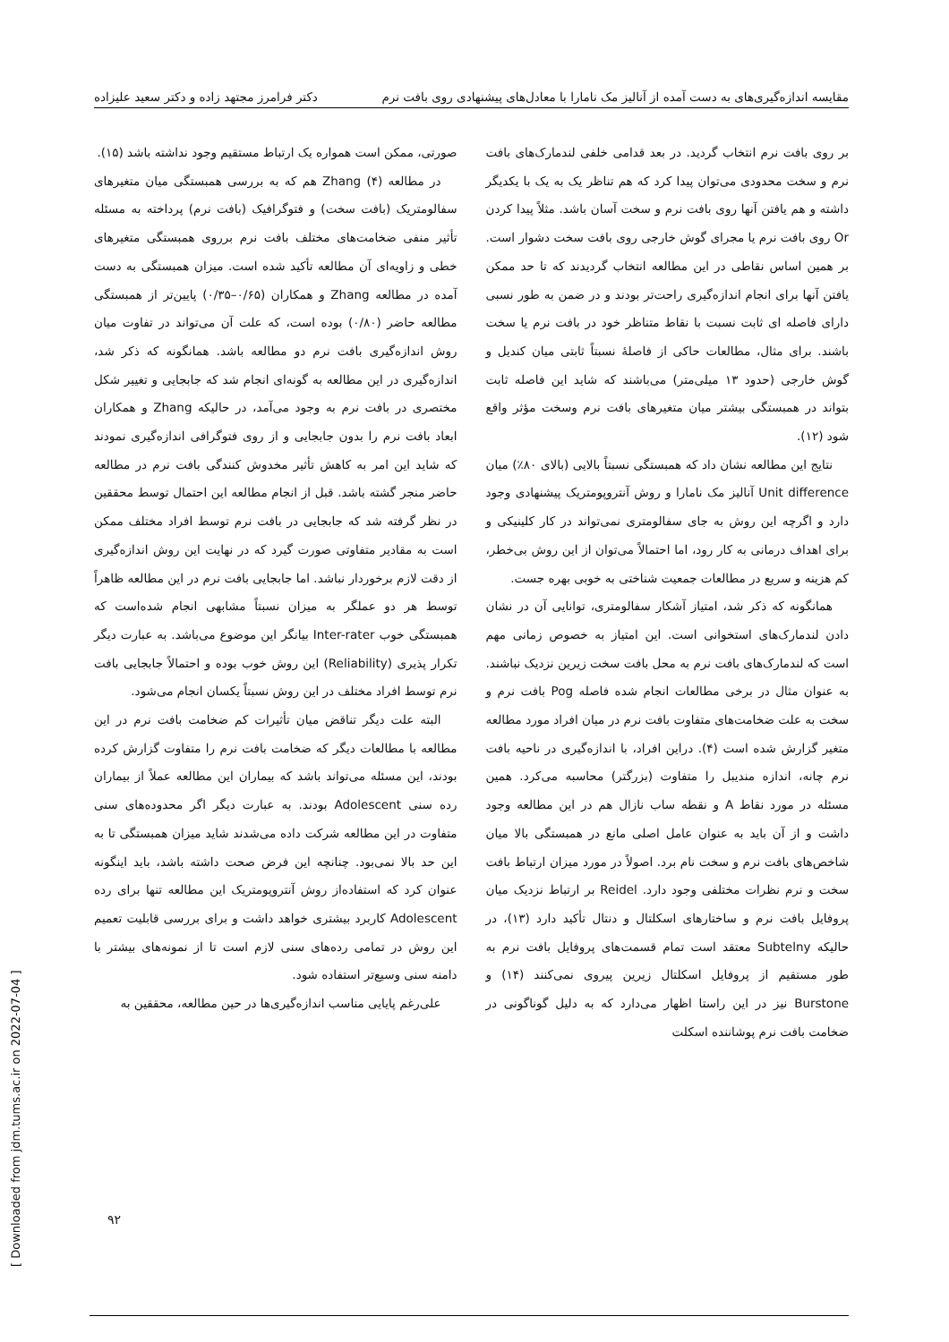مقایسه اندازه‌گیری‌های به دست آمده از آنالیز مک نامارا با معادل‌های پیشنهادی روی بافت نرم دکتر فرامرز مجتهد زاده و دکتر سعید علیزاده
بر روی بافت نرم انتخاب گردید. در بعد قدامی خلفی لندمارک‌های بافت نرم و سخت محدودی می‌توان پیدا کرد که هم تناظر یک به یک با یکدیگر داشته و هم یافتن آنها روی بافت نرم و سخت آسان باشد. مثلاً پیدا کردن Or روی بافت نرم یا مجرای گوش خارجی روی بافت سخت دشوار است. بر همین اساس نقاطی در این مطالعه انتخاب گردیدند که تا حد ممکن یافتن آنها برای انجام اندازه‌گیری راحت‌تر بودند و در ضمن به طور نسبی دارای فاصله ای ثابت نسبت با نقاط متناظر خود در بافت نرم یا سخت باشند. برای مثال، مطالعات حاکی از فاصلهٔ نسبتاً ثابتی میان کندیل و گوش خارجی (حدود ۱۳ میلی‌متر) می‌باشند که شاید این فاصله ثابت بتواند در همبستگی بیشتر میان متغیرهای بافت نرم وسخت مؤثر واقع شود (۱۲).
نتایج این مطالعه نشان داد که همبستگی نسبتاً بالایی (بالای ۸۰٪) میان Unit difference آنالیز مک نامارا و روش آنتروپومتریک پیشنهادی وجود دارد و اگرچه این روش به جای سفالومتری نمی‌تواند در کار کلینیکی و برای اهداف درمانی به کار رود، اما احتمالاً می‌توان از این روش بی‌خطر، کم هزینه و سریع در مطالعات جمعیت شناختی به خوبی بهره جست.
همانگونه که ذکر شد، امتیاز آشکار سفالومتری، توانایی آن در نشان دادن لندمارک‌های استخوانی است. این امتیاز به خصوص زمانی مهم است که لندمارک‌های بافت نرم به محل بافت سخت زیرین نزدیک نباشند. به عنوان مثال در برخی مطالعات انجام شده فاصله Pog بافت نرم و سخت به علت ضخامت‌های متفاوت بافت نرم در میان افراد مورد مطالعه متغیر گزارش شده است (۴). دراین افراد، با اندازه‌گیری در ناحیه بافت نرم چانه، اندازه منديبل را متفاوت (بزرگتر) محاسبه می‌کرد. همین مسئله در مورد نقاط A و نقطه ساب نازال هم در این مطالعه وجود داشت و از آن باید به عنوان عامل اصلی مانع در همبستگی بالا میان شاخص‌های بافت نرم و سخت نام برد. اصولاً در مورد میزان ارتباط بافت سخت و نرم نظرات مختلفی وجود دارد. Reidel بر ارتباط نزدیک میان پروفایل بافت نرم و ساختارهای اسکلتال و دنتال تأکید دارد (۱۳)، در حالیکه Subtelny معتقد است تمام قسمت‌های پروفایل بافت نرم به طور مستقیم از پروفایل اسکلتال زیرین پیروی نمی‌کنند (۱۴) و Burstone نیز در این راستا اظهار می‌دارد که به دلیل گوناگونی در ضخامت بافت نرم پوشاننده اسکلت
صورتی، ممکن است همواره یک ارتباط مستقیم وجود نداشته باشد (۱۵).
در مطالعه Zhang (۴) هم که به بررسی همبستگی میان متغیرهای سفالومتریک (بافت سخت) و فتوگرافیک (بافت نرم) پرداخته به مسئله تأثیر منفی ضخامت‌های مختلف بافت نرم برروی همبستگی متغیرهای خطی و زاویه‌ای آن مطالعه تأکید شده است. میزان همبستگی به دست آمده در مطالعه Zhang و همکاران (۰/۶۵–۰/۳۵) پایین‌تر از همبستگی مطالعه حاضر (۰/۸۰) بوده است، که علت آن می‌تواند در تفاوت میان روش اندازه‌گیری بافت نرم دو مطالعه باشد. همانگونه که ذکر شد، اندازه‌گیری در این مطالعه به گونه‌ای انجام شد که جابجایی و تغییر شکل مختصری در بافت نرم به وجود می‌آمد، در حالیکه Zhang و همکاران ابعاد بافت نرم را بدون جابجایی و از روی فتوگرافی اندازه‌گیری نمودند که شاید این امر به کاهش تأثیر مخدوش کنندگی بافت نرم در مطالعه حاضر منجر گشته باشد. قبل از انجام مطالعه این احتمال توسط محققین در نظر گرفته شد که جابجایی در بافت نرم توسط افراد مختلف ممکن است به مقادیر متفاوتی صورت گیرد که در نهایت این روش اندازه‌گیری از دقت لازم برخوردار نباشد. اما جابجایی بافت نرم در این مطالعه ظاهراً توسط هر دو عملگر به میزان نسبتاً مشابهی انجام شده‌است که همبستگی خوب Inter-rater بیانگر این موضوع می‌باشد. به عبارت دیگر تکرار پذیری (Reliability) این روش خوب بوده و احتمالاً جابجایی بافت نرم توسط افراد مختلف در این روش نسبتاً یکسان انجام می‌شود.
البته علت دیگر تناقض میان تأثیرات کم ضخامت بافت نرم در این مطالعه با مطالعات دیگر که ضخامت بافت نرم را متفاوت گزارش کرده بودند، این مسئله می‌تواند باشد که بیماران این مطالعه عملاً از بیماران رده سنی Adolescent بودند. به عبارت دیگر اگر محدوده‌های سنی متفاوت در این مطالعه شرکت داده می‌شدند شاید میزان همبستگی تا به این حد بالا نمی‌بود. چنانچه این فرض صحت داشته باشد، باید اینگونه عنوان کرد که استفاده‌از روش آنتروپومتریک این مطالعه تنها برای رده Adolescent کاربرد بیشتری خواهد داشت و برای بررسی قابلیت تعمیم این روش در تمامی رده‌های سنی لازم است تا از نمونه‌های بیشتر با دامنه سنی وسیع‌تر استفاده شود.
علی‌رغم پایایی مناسب اندازه‌گیری‌ها در حین مطالعه، محققین به
۹۲
[ Downloaded from jdm.tums.ac.ir on 2022-07-04 ]